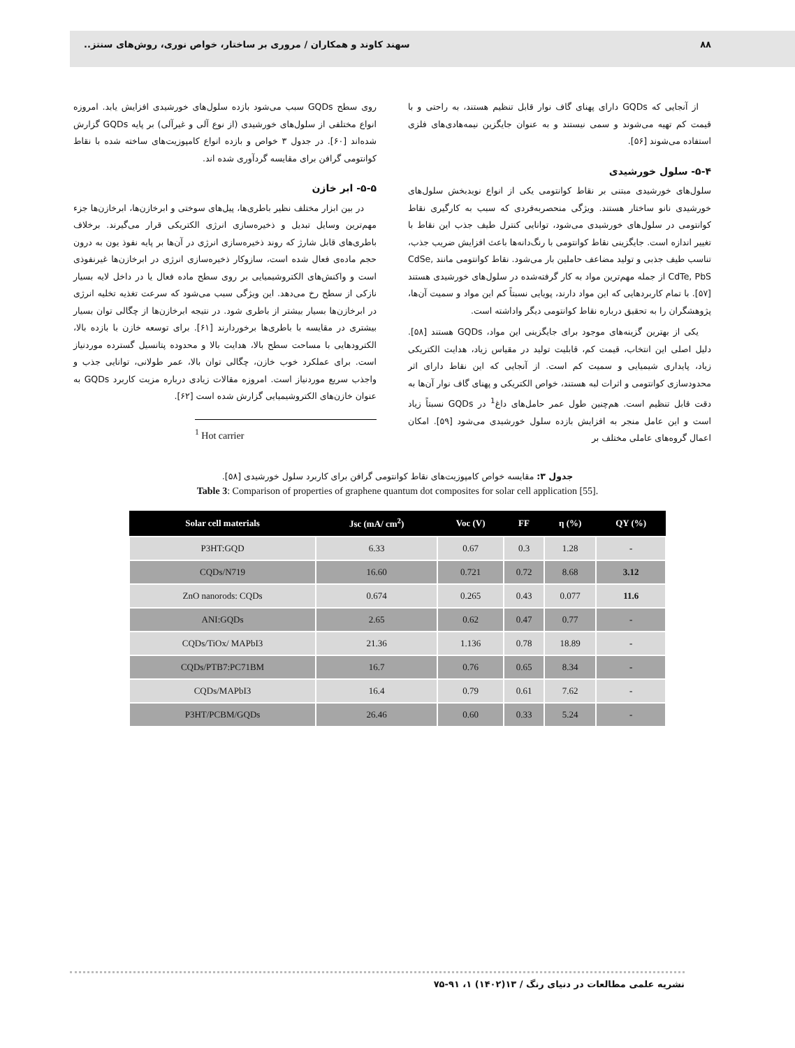۸۸ سهند کاوند و همکاران / مروری بر ساختار، خواص نوری، روش‌های سنتز..
از آنجایی که GQDs دارای پهنای گاف نوار قابل تنظیم هستند، به راحتی و با قیمت کم تهیه می‌شوند و سمی نیستند و به عنوان جایگزین نیمه‌هادی‌های فلزی استفاده می‌شوند [۵۶].
۵-۴- سلول خورشیدی
سلول‌های خورشیدی مبتنی بر نقاط کوانتومی یکی از انواع نویدبخش سلول‌های خورشیدی نانو ساختار هستند. ویژگی منحصربه‌فردی که سبب به کارگیری نقاط کوانتومی در سلول‌های خورشیدی می‌شود، توانایی کنترل طیف جذب این نقاط با تغییر اندازه است. جایگزینی نقاط کوانتومی با رنگ‌دانه‌ها باعث افزایش ضریب جذب، تناسب طیف جذبی و تولید مضاعف حاملین بار می‌شود. نقاط کوانتومی مانند CdSe, CdTe, PbS از جمله مهم‌ترین مواد به کار گرفته‌شده در سلول‌های خورشیدی هستند [۵۷]. با تمام کاربردهایی که این مواد دارند، پویایی نسبتاً کم این مواد و سمیت آن‌ها، پژوهشگران را به تحقیق درباره نقاط کوانتومی دیگر واداشته است.
یکی از بهترین گزینه‌های موجود برای جایگزینی این مواد، GQDs هستند [۵۸]. دلیل اصلی این انتخاب، قیمت کم، قابلیت تولید در مقیاس زیاد، هدایت الکتریکی زیاد، پایداری شیمیایی و سمیت کم است. از آنجایی که این نقاط دارای اثر محدودسازی کوانتومی و اثرات لبه هستند، خواص الکتریکی و پهنای گاف نوار آن‌ها به دقت قابل تنظیم است. هم‌چنین طول عمر حامل‌های داغ<sup>1</sup> در GQDs نسبتاً زیاد است و این عامل منجر به افزایش بازده سلول خورشیدی می‌شود [۵۹]. امکان اعمال گروه‌های عاملی مختلف بر
روی سطح GQDs سبب می‌شود بازده سلول‌های خورشیدی افزایش یابد. امروزه انواع مختلفی از سلول‌های خورشیدی (از نوع آلی و غیرآلی) بر پایه GQDs گزارش شده‌اند [۶۰]. در جدول ۳ خواص و بازده انواع کامپوزیت‌های ساخته شده با نقاط کوانتومی گرافن برای مقایسه گردآوری شده اند.
۵-۵- ابر خازن
در بین ابزار مختلف نظیر باطری‌ها، پیل‌های سوختی و ابرخازن‌ها، ابرخازن‌ها جزء مهم‌ترین وسایل تبدیل و ذخیره‌سازی انرژی الکتریکی قرار می‌گیرند. برخلاف باطری‌های قابل شارژ که روند ذخیره‌سازی انرژی در آن‌ها بر پایه نفوذ یون به درون حجم ماده‌ی فعال شده است، سازوکار ذخیره‌سازی انرژی در ابرخازن‌ها غیرنفوذی است و واکنش‌های الکتروشیمیایی بر روی سطح ماده فعال یا در داخل لایه بسیار نازکی از سطح رخ می‌دهد. این ویژگی سبب می‌شود که سرعت تغذیه تخلیه انرژی در ابرخازن‌ها بسیار بیشتر از باطری شود. در نتیجه ابرخازن‌ها از چگالی توان بسیار بیشتری در مقایسه با باطری‌ها برخوردارند [۶۱]. برای توسعه خازن با بازده بالا، الکترودهایی با مساحت سطح بالا، هدایت بالا و محدوده پتانسیل گسترده موردنیاز است. برای عملکرد خوب خازن، چگالی توان بالا، عمر طولانی، توانایی جذب و واجذب سریع موردنیاز است. امروزه مقالات زیادی درباره مزیت کاربرد GQDs به عنوان خازن‌های الکتروشیمیایی گزارش شده است [۶۲].
<sup>1</sup> Hot carrier
جدول ۳: مقایسه خواص کامپوزیت‌های نقاط کوانتومی گرافن برای کاربرد سلول خورشیدی [۵۸].
Table 3: Comparison of properties of graphene quantum dot composites for solar cell application [55].
| Solar cell materials | Jsc (mA/ cm<sup>2</sup>) | Voc (V) | FF | η (%) | QY (%) |
| --- | --- | --- | --- | --- | --- |
| P3HT:GQD | 6.33 | 0.67 | 0.3 | 1.28 | - |
| CQDs/N719 | 16.60 | 0.721 | 0.72 | 8.68 | 3.12 |
| ZnO nanorods: CQDs | 0.674 | 0.265 | 0.43 | 0.077 | 11.6 |
| ANI:GQDs | 2.65 | 0.62 | 0.47 | 0.77 | - |
| CQDs/TiOx/ MAPbI3 | 21.36 | 1.136 | 0.78 | 18.89 | - |
| CQDs/PTB7:PC71BM | 16.7 | 0.76 | 0.65 | 8.34 | - |
| CQDs/MAPbI3 | 16.4 | 0.79 | 0.61 | 7.62 | - |
| P3HT/PCBM/GQDs | 26.46 | 0.60 | 0.33 | 5.24 | - |
نشریه علمی مطالعات در دنیای رنگ / ۱۳(۱۴۰۲) ۱، ۹۱-۷۵